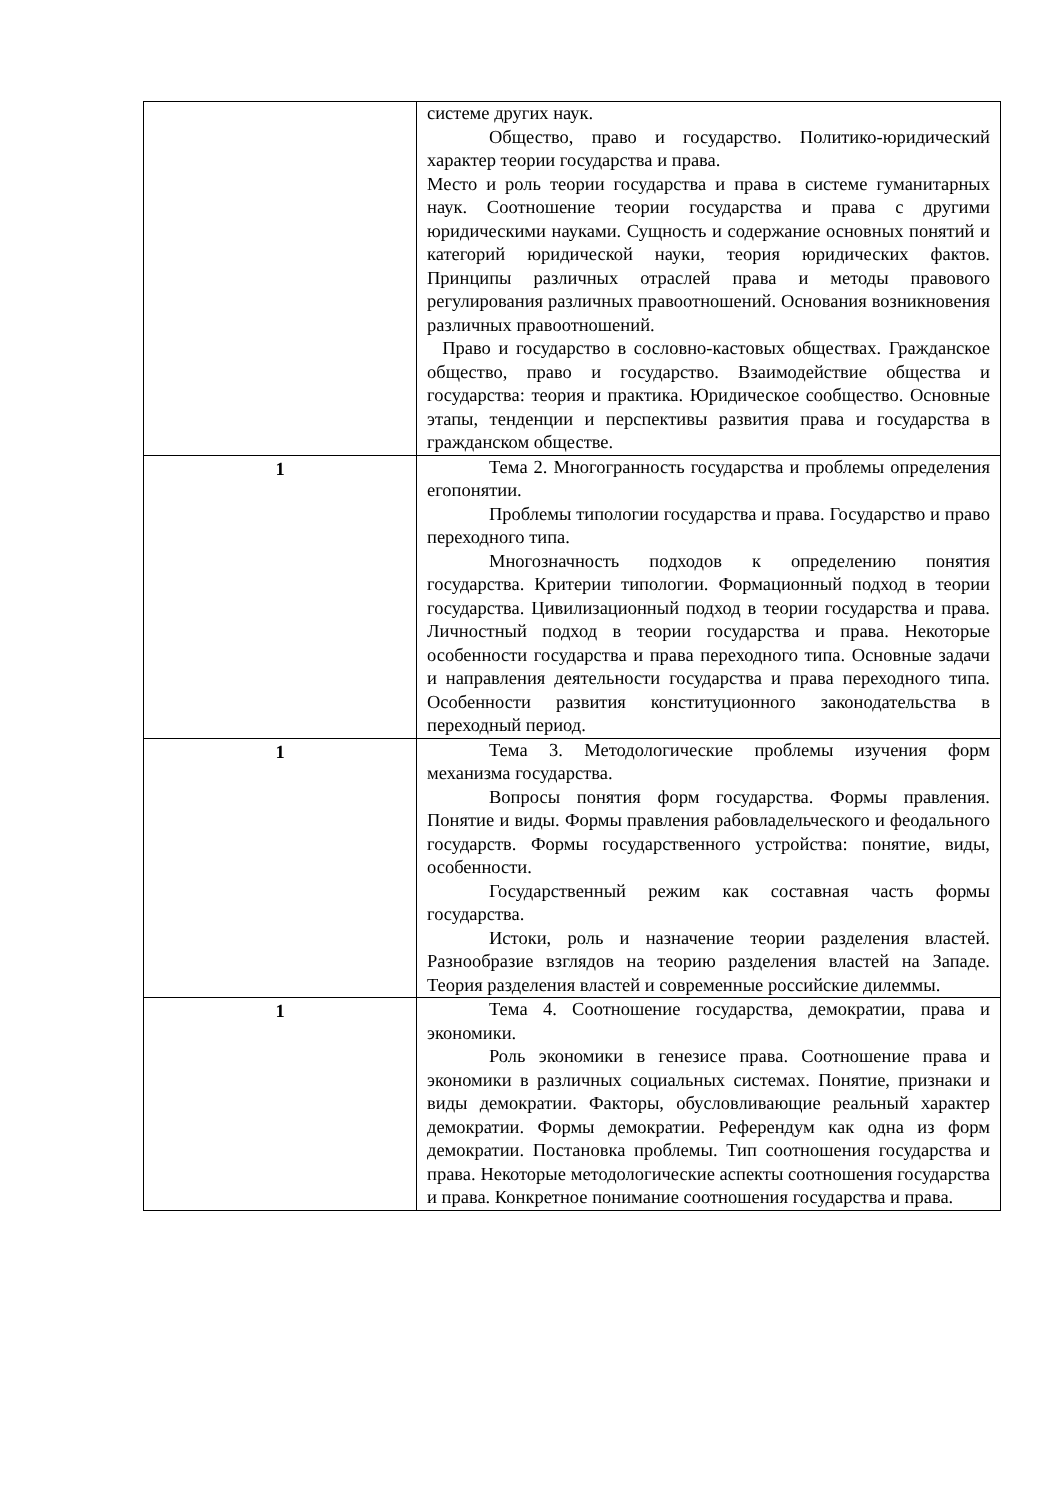| | системе других наук. Общество, право и государство. Политико-юридический характер теории государства и права. Место и роль теории государства и права в системе гуманитарных наук. Соотношение теории государства и права с другими юридическими науками. Сущность и содержание основных понятий и категорий юридической науки, теория юридических фактов. Принципы различных отраслей права и методы правового регулирования различных правоотношений. Основания возникновения различных правоотношений. Право и государство в сословно-кастовых обществах. Гражданское общество, право и государство. Взаимодействие общества и государства: теория и практика. Юридическое сообщество. Основные этапы, тенденции и перспективы развития права и государства в гражданском обществе. |
| 1 | Тема 2. Многогранность государства и проблемы определения егопонятии. Проблемы типологии государства и права. Государство и право переходного типа. Многозначность подходов к определению понятия государства. Критерии типологии. Формационный подход в теории государства. Цивилизационный подход в теории государства и права. Личностный подход в теории государства и права. Некоторые особенности государства и права переходного типа. Основные задачи и направления деятельности государства и права переходного типа. Особенности развития конституционного законодательства в переходный период. |
| 1 | Тема 3. Методологические проблемы изучения форм механизма государства. Вопросы понятия форм государства. Формы правления. Понятие и виды. Формы правления рабовладельческого и феодального государств. Формы государственного устройства: понятие, виды, особенности. Государственный режим как составная часть формы государства. Истоки, роль и назначение теории разделения властей. Разнообразие взглядов на теорию разделения властей на Западе. Теория разделения властей и современные российские дилеммы. |
| 1 | Тема 4. Соотношение государства, демократии, права и экономики. Роль экономики в генезисе права. Соотношение права и экономики в различных социальных системах. Понятие, признаки и виды демократии. Факторы, обусловливающие реальный характер демократии. Формы демократии. Референдум как одна из форм демократии. Постановка проблемы. Тип соотношения государства и права. Некоторые методологические аспекты соотношения государства и права. Конкретное понимание соотношения государства и права. |